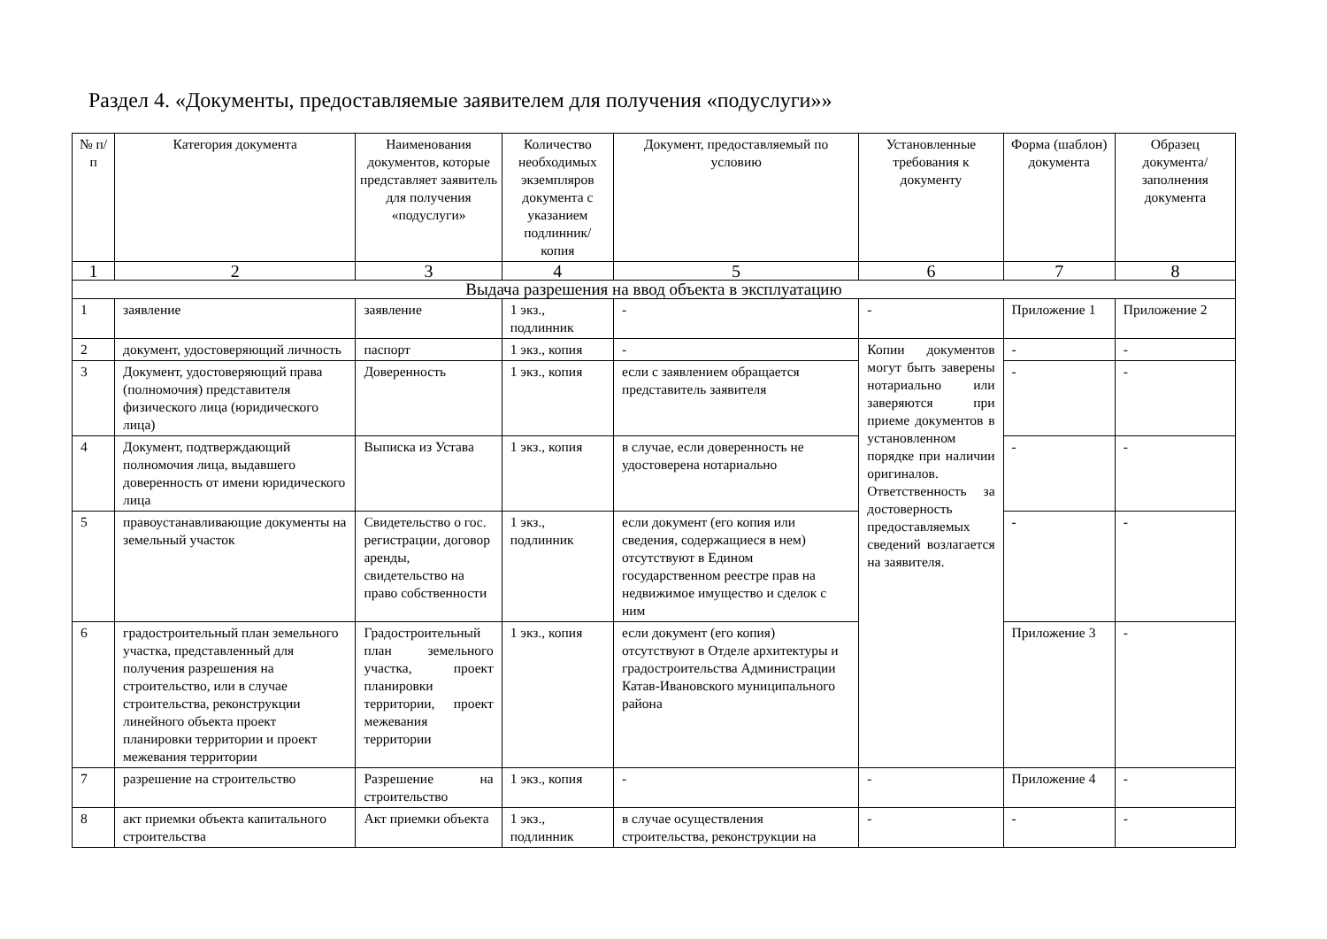Раздел 4. «Документы, предоставляемые заявителем для получения «подуслуги»»
| № п/п | Категория документа | Наименования документов, которые представляет заявитель для получения «подуслуги» | Количество необходимых экземпляров документа с указанием подлинник/ копия | Документ, предоставляемый по условию | Установленные требования к документу | Форма (шаблон) документа | Образец документа/ заполнения документа |
| --- | --- | --- | --- | --- | --- | --- | --- |
| 1 | 2 | 3 | 4 | 5 | 6 | 7 | 8 |
| Выдача разрешения на ввод объекта в эксплуатацию | | | | | | | |
| 1 | заявление | заявление | 1 экз., подлинник | - | - | Приложение 1 | Приложение 2 |
| 2 | документ, удостоверяющий личность | паспорт | 1 экз., копия | - | Копии документов могут быть заверены нотариально или заверяются при приеме документов в установленном порядке при наличии оригиналов. Ответственность за достоверность предоставляемых сведений возлагается на заявителя. | - | - |
| 3 | Документ, удостоверяющий права (полномочия) представителя физического лица (юридического лица) | Доверенность | 1 экз., копия | если с заявлением обращается представитель заявителя | | - | - |
| 4 | Документ, подтверждающий полномочия лица, выдавшего доверенность от имени юридического лица | Выписка из Устава | 1 экз., копия | в случае, если доверенность не удостоверена нотариально | | - | - |
| 5 | правоустанавливающие документы на земельный участок | Свидетельство о гос. регистрации, договор аренды, свидетельство на право собственности | 1 экз., подлинник | если документ (его копия или сведения, содержащиеся в нем) отсутствуют в Едином государственном реестре прав на недвижимое имущество и сделок с ним | | - | - |
| 6 | градостроительный план земельного участка, представленный для получения разрешения на строительство, или в случае строительства, реконструкции линейного объекта проект планировки территории и проект межевания территории | Градостроительный план земельного участка, проект планировки территории, проект межевания территории | 1 экз., копия | если документ (его копия) отсутствуют в Отделе архитектуры и градостроительства Администрации Катав-Ивановского муниципального района | | Приложение 3 | - |
| 7 | разрешение на строительство | Разрешение на строительство | 1 экз., копия | - | - | Приложение 4 | - |
| 8 | акт приемки объекта капитального строительства | Акт приемки объекта | 1 экз., подлинник | в случае осуществления строительства, реконструкции на | - | - | - |